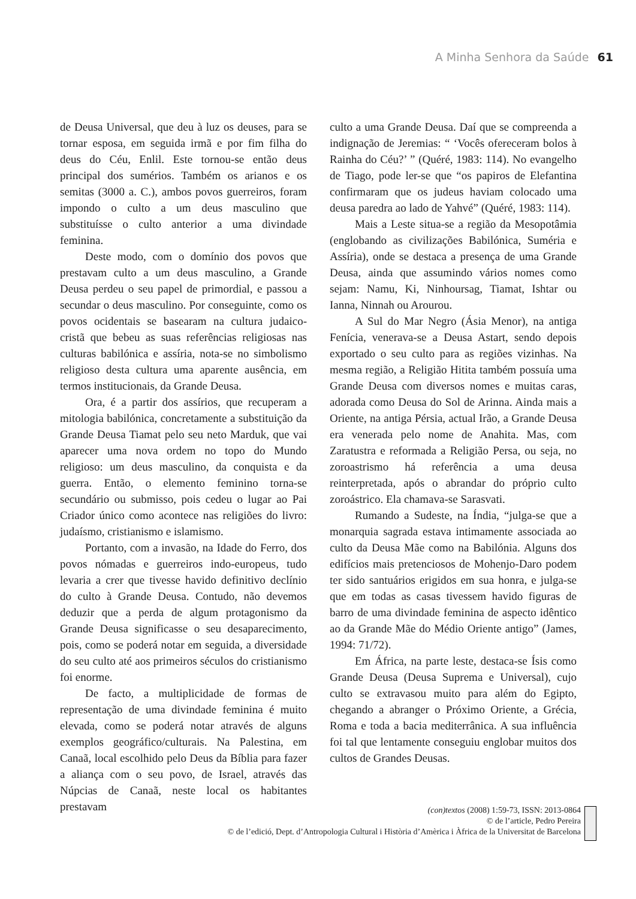A Minha Senhora da Saúde 61
de Deusa Universal, que deu à luz os deuses, para se tornar esposa, em seguida irmã e por fim filha do deus do Céu, Enlil. Este tornou-se então deus principal dos sumérios. Também os arianos e os semitas (3000 a. C.), ambos povos guerreiros, foram impondo o culto a um deus masculino que substituísse o culto anterior a uma divindade feminina.
Deste modo, com o domínio dos povos que prestavam culto a um deus masculino, a Grande Deusa perdeu o seu papel de primordial, e passou a secundar o deus masculino. Por conseguinte, como os povos ocidentais se basearam na cultura judaico-cristã que bebeu as suas referências religiosas nas culturas babilónica e assíria, nota-se no simbolismo religioso desta cultura uma aparente ausência, em termos institucionais, da Grande Deusa.
Ora, é a partir dos assírios, que recuperam a mitologia babilónica, concretamente a substituição da Grande Deusa Tiamat pelo seu neto Marduk, que vai aparecer uma nova ordem no topo do Mundo religioso: um deus masculino, da conquista e da guerra. Então, o elemento feminino torna-se secundário ou submisso, pois cedeu o lugar ao Pai Criador único como acontece nas religiões do livro: judaísmo, cristianismo e islamismo.
Portanto, com a invasão, na Idade do Ferro, dos povos nómadas e guerreiros indo-europeus, tudo levaria a crer que tivesse havido definitivo declínio do culto à Grande Deusa. Contudo, não devemos deduzir que a perda de algum protagonismo da Grande Deusa significasse o seu desaparecimento, pois, como se poderá notar em seguida, a diversidade do seu culto até aos primeiros séculos do cristianismo foi enorme.
De facto, a multiplicidade de formas de representação de uma divindade feminina é muito elevada, como se poderá notar através de alguns exemplos geográfico/culturais. Na Palestina, em Canaã, local escolhido pelo Deus da Bíblia para fazer a aliança com o seu povo, de Israel, através das Núpcias de Canaã, neste local os habitantes prestavam
culto a uma Grande Deusa. Daí que se compreenda a indignação de Jeremias: “ ‘Vocês ofereceram bolos à Rainha do Céu?’ ” (Quéré, 1983: 114). No evangelho de Tiago, pode ler-se que “os papiros de Elefantina confirmaram que os judeus haviam colocado uma deusa paredra ao lado de Yahvé” (Quéré, 1983: 114).
Mais a Leste situa-se a região da Mesopotâmia (englobando as civilizações Babilónica, Suméria e Assíria), onde se destaca a presença de uma Grande Deusa, ainda que assumindo vários nomes como sejam: Namu, Ki, Ninhoursag, Tiamat, Ishtar ou Ianna, Ninnah ou Arourou.
A Sul do Mar Negro (Ásia Menor), na antiga Fenícia, venerava-se a Deusa Astart, sendo depois exportado o seu culto para as regiões vizinhas. Na mesma região, a Religião Hitita também possuía uma Grande Deusa com diversos nomes e muitas caras, adorada como Deusa do Sol de Arinna. Ainda mais a Oriente, na antiga Pérsia, actual Irão, a Grande Deusa era venerada pelo nome de Anahita. Mas, com Zaratustra e reformada a Religião Persa, ou seja, no zoroastrismo há referência a uma deusa reinterpretada, após o abrandar do próprio culto zoroástrico. Ela chamava-se Sarasvati.
Rumando a Sudeste, na Índia, “julga-se que a monarquia sagrada estava intimamente associada ao culto da Deusa Mãe como na Babilónia. Alguns dos edifícios mais pretenciosos de Mohenjo-Daro podem ter sido santuários erigidos em sua honra, e julga-se que em todas as casas tivessem havido figuras de barro de uma divindade feminina de aspecto idêntico ao da Grande Mãe do Médio Oriente antigo” (James, 1994: 71/72).
Em África, na parte leste, destaca-se Ísis como Grande Deusa (Deusa Suprema e Universal), cujo culto se extravasou muito para além do Egipto, chegando a abranger o Próximo Oriente, a Grécia, Roma e toda a bacia mediterrânica. A sua influência foi tal que lentamente conseguiu englobar muitos dos cultos de Grandes Deusas.
(con)textos (2008) 1:59-73, ISSN: 2013-0864
© de l’article, Pedro Pereira
© de l’edició, Dept. d’Antropologia Cultural i Història d’Amèrica i Àfrica de la Universitat de Barcelona